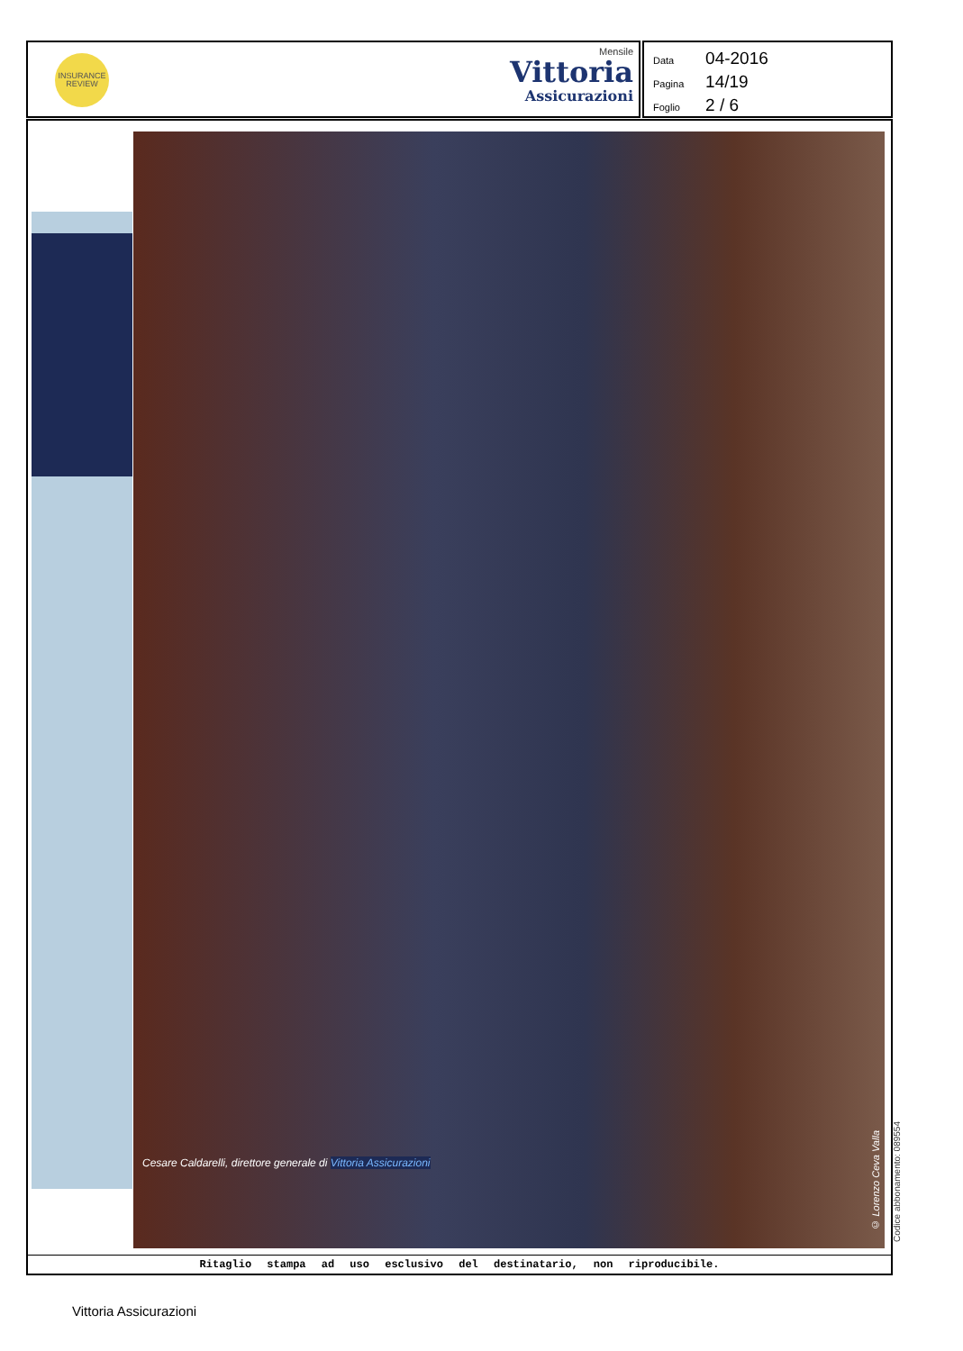INSURANCE REVIEW
Mensile
Vittoria
Assicurazioni
Data 04-2016
Pagina 14/19
Foglio 2 / 6
Cesare Caldarelli, direttore generale di Vittoria Assicurazioni
© Lorenzo Ceva Valla
Ritaglio stampa ad uso esclusivo del destinatario, non riproducibile.
Codice abbonamento: 089554
Vittoria Assicurazioni